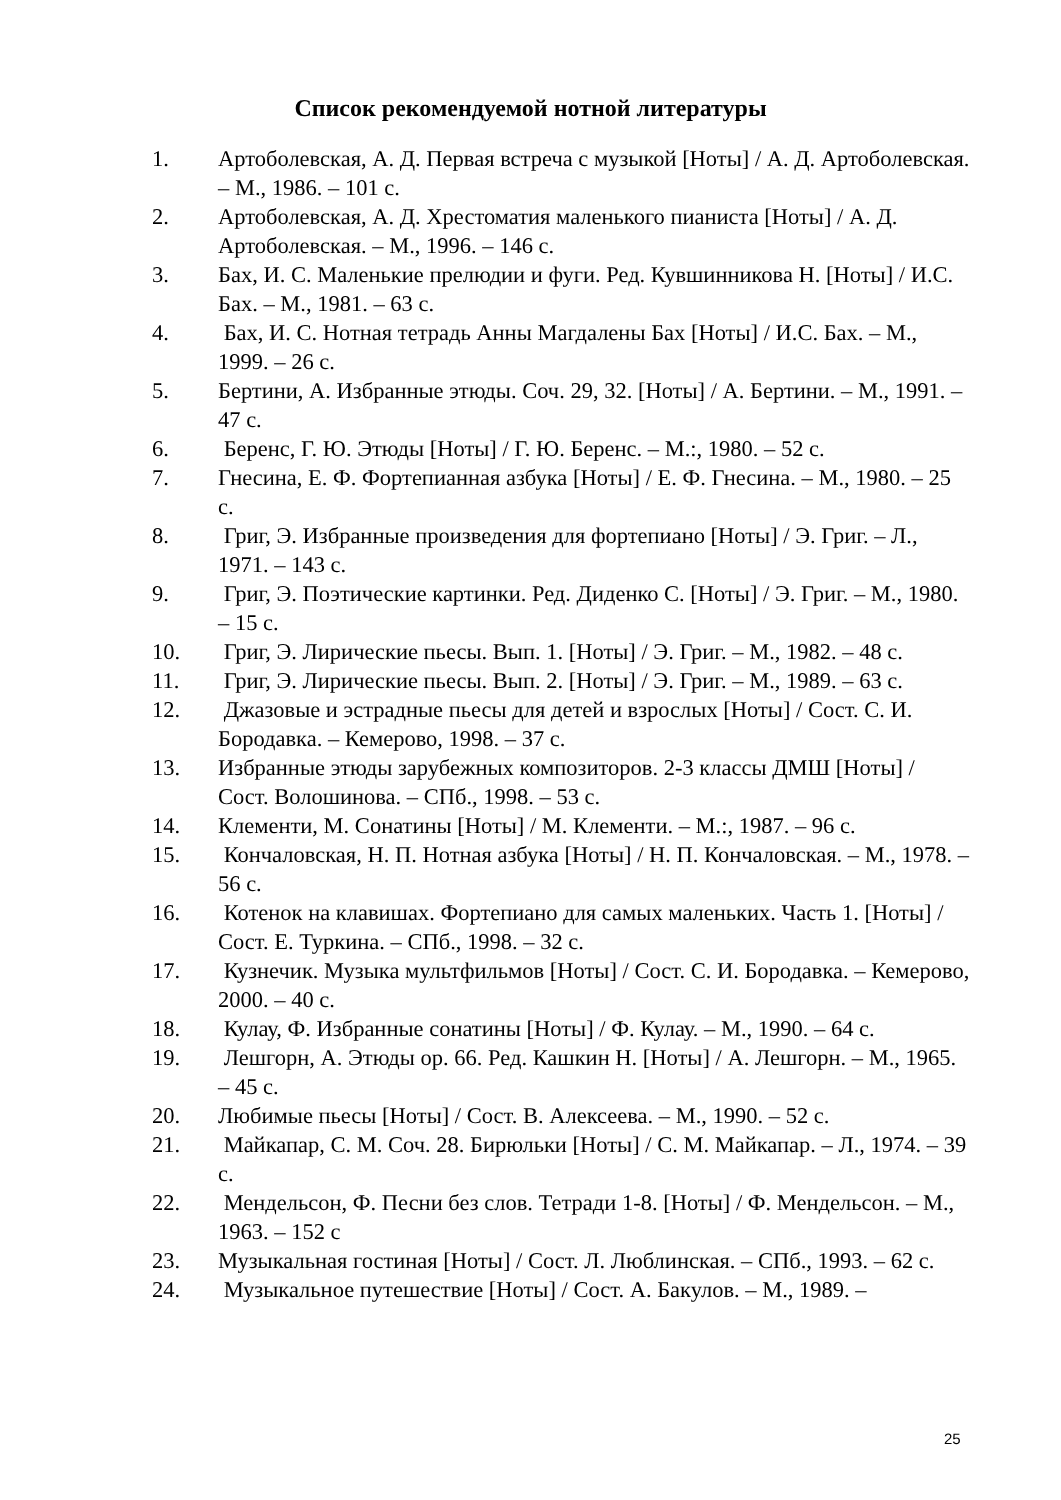Список рекомендуемой нотной литературы
1. Артоболевская, А. Д. Первая встреча с музыкой [Ноты] / А. Д. Артоболевская. – М., 1986. – 101 с.
2. Артоболевская, А. Д. Хрестоматия маленького пианиста [Ноты] / А. Д. Артоболевская. – М., 1996. – 146 с.
3. Бах, И. С. Маленькие прелюдии и фуги. Ред. Кувшинникова Н. [Ноты] / И.С. Бах. – М., 1981. – 63 с.
4. Бах, И. С. Нотная тетрадь Анны Магдалены Бах [Ноты] / И.С. Бах. – М., 1999. – 26 с.
5. Бертини, А. Избранные этюды. Соч. 29, 32. [Ноты] / А. Бертини. – М., 1991. – 47 с.
6. Беренс, Г. Ю. Этюды [Ноты] / Г. Ю. Беренс. – М.:, 1980. – 52 с.
7. Гнесина, Е. Ф. Фортепианная азбука [Ноты] / Е. Ф. Гнесина. – М., 1980. – 25 с.
8. Григ, Э. Избранные произведения для фортепиано [Ноты] / Э. Григ. – Л., 1971. – 143 с.
9. Григ, Э. Поэтические картинки. Ред. Диденко С. [Ноты] / Э. Григ. – М., 1980. – 15 с.
10. Григ, Э. Лирические пьесы. Вып. 1. [Ноты] / Э. Григ. – М., 1982. – 48 с.
11. Григ, Э. Лирические пьесы. Вып. 2. [Ноты] / Э. Григ. – М., 1989. – 63 с.
12. Джазовые и эстрадные пьесы для детей и взрослых [Ноты] / Сост. С. И. Бородавка. – Кемерово, 1998. – 37 с.
13. Избранные этюды зарубежных композиторов. 2-3 классы ДМШ [Ноты] / Сост. Волошинова. – СПб., 1998. – 53 с.
14. Клементи, М. Сонатины [Ноты] / М. Клементи. – М.:, 1987. – 96 с.
15. Кончаловская, Н. П. Нотная азбука [Ноты] / Н. П. Кончаловская. – М., 1978. – 56 с.
16. Котенок на клавишах. Фортепиано для самых маленьких. Часть 1. [Ноты] / Сост. Е. Туркина. – СПб., 1998. – 32 с.
17. Кузнечик. Музыка мультфильмов [Ноты] / Сост. С. И. Бородавка. – Кемерово, 2000. – 40 с.
18. Кулау, Ф. Избранные сонатины [Ноты] / Ф. Кулау. – М., 1990. – 64 с.
19. Лешгорн, А. Этюды ор. 66. Ред. Кашкин Н. [Ноты] / А. Лешгорн. – М., 1965. – 45 с.
20. Любимые пьесы [Ноты] / Сост. В. Алексеева. – М., 1990. – 52 с.
21. Майкапар, С. М. Соч. 28. Бирюльки [Ноты] / С. М. Майкапар. – Л., 1974. – 39 с.
22. Мендельсон, Ф. Песни без слов. Тетради 1-8. [Ноты] / Ф. Мендельсон. – М., 1963. – 152 с
23. Музыкальная гостиная [Ноты] / Сост. Л. Люблинская. – СПб., 1993. – 62 с.
24. Музыкальное путешествие [Ноты] / Сост. А. Бакулов. – М., 1989. –
25